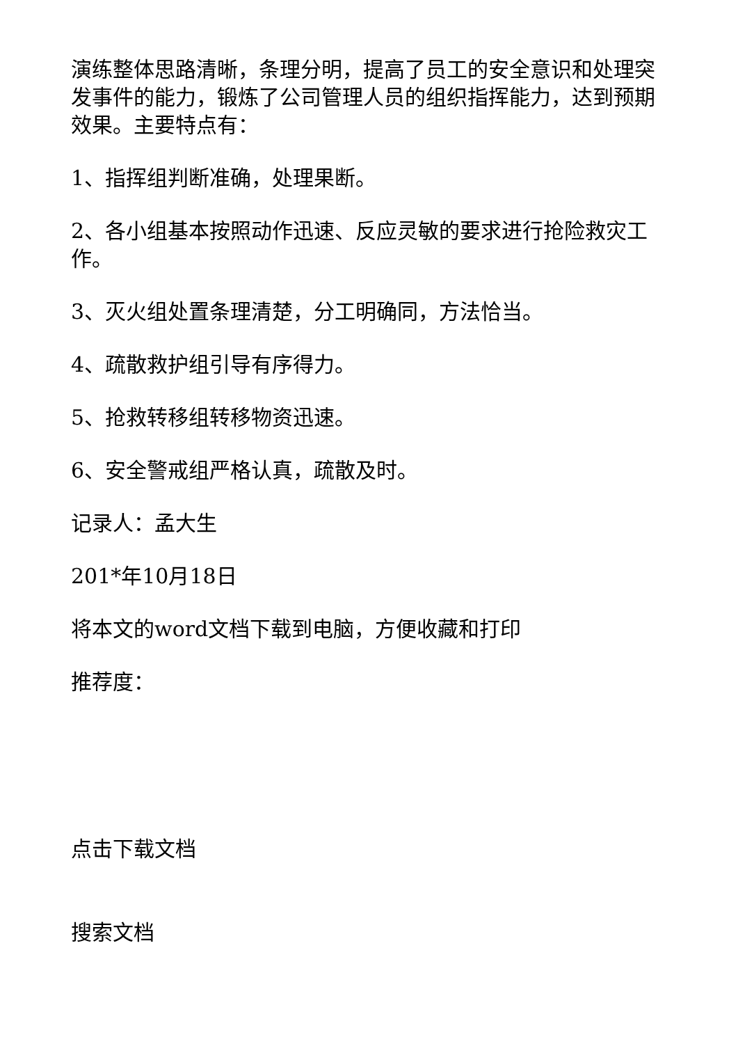演练整体思路清晰，条理分明，提高了员工的安全意识和处理突发事件的能力，锻炼了公司管理人员的组织指挥能力，达到预期效果。主要特点有：
1、指挥组判断准确，处理果断。
2、各小组基本按照动作迅速、反应灵敏的要求进行抢险救灾工作。
3、灭火组处置条理清楚，分工明确同，方法恰当。
4、疏散救护组引导有序得力。
5、抢救转移组转移物资迅速。
6、安全警戒组严格认真，疏散及时。
记录人：孟大生
201*年10月18日
将本文的word文档下载到电脑，方便收藏和打印
推荐度：
点击下载文档
搜索文档